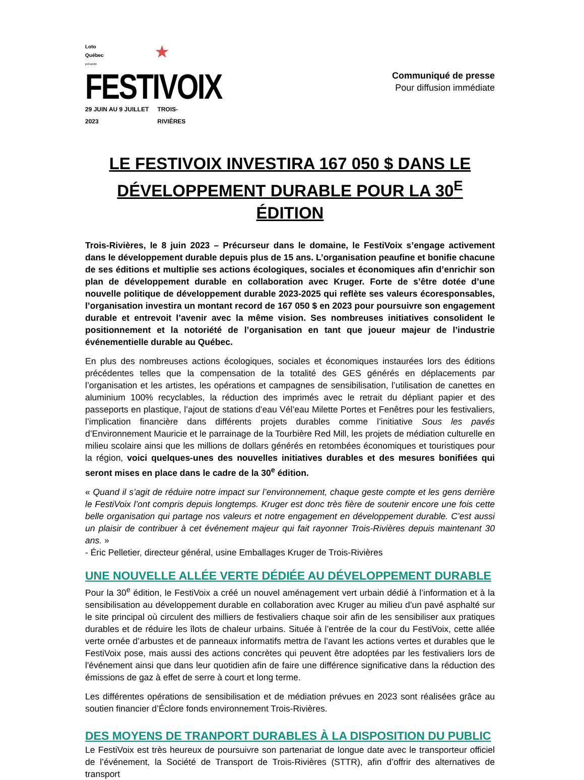Loto
Québec ★
présente
FESTIVOIX
29 JUIN AU 9 JUILLET 2023 TROIS-RIVIÈRES
Communiqué de presse
Pour diffusion immédiate
LE FESTIVOIX INVESTIRA 167 050 $ DANS LE DÉVELOPPEMENT DURABLE POUR LA 30<sup>E</sup> ÉDITION
Trois-Rivières, le 8 juin 2023 – Précurseur dans le domaine, le FestiVoix s’engage activement dans le développement durable depuis plus de 15 ans. L’organisation peaufine et bonifie chacune de ses éditions et multiplie ses actions écologiques, sociales et économiques afin d’enrichir son plan de développement durable en collaboration avec Kruger. Forte de s’être dotée d’une nouvelle politique de développement durable 2023-2025 qui reflète ses valeurs écoresponsables, l’organisation investira un montant record de 167 050 $ en 2023 pour poursuivre son engagement durable et entrevoit l’avenir avec la même vision. Ses nombreuses initiatives consolident le positionnement et la notoriété de l’organisation en tant que joueur majeur de l’industrie événementielle durable au Québec.
En plus des nombreuses actions écologiques, sociales et économiques instaurées lors des éditions précédentes telles que la compensation de la totalité des GES générés en déplacements par l’organisation et les artistes, les opérations et campagnes de sensibilisation, l’utilisation de canettes en aluminium 100% recyclables, la réduction des imprimés avec le retrait du dépliant papier et des passeports en plastique, l’ajout de stations d’eau Vél’eau Milette Portes et Fenêtres pour les festivaliers, l’implication financière dans différents projets durables comme l’initiative Sous les pavés d’Environnement Mauricie et le parrainage de la Tourbière Red Mill, les projets de médiation culturelle en milieu scolaire ainsi que les millions de dollars générés en retombées économiques et touristiques pour la région, voici quelques-unes des nouvelles initiatives durables et des mesures bonifiées qui seront mises en place dans le cadre de la 30<sup>e</sup> édition.
« Quand il s’agit de réduire notre impact sur l’environnement, chaque geste compte et les gens derrière le FestiVoix l’ont compris depuis longtemps. Kruger est donc très fière de soutenir encore une fois cette belle organisation qui partage nos valeurs et notre engagement en développement durable. C’est aussi un plaisir de contribuer à cet événement majeur qui fait rayonner Trois-Rivières depuis maintenant 30 ans. »
- Éric Pelletier, directeur général, usine Emballages Kruger de Trois-Rivières
UNE NOUVELLE ALLÉE VERTE DÉDIÉE AU DÉVELOPPEMENT DURABLE
Pour la 30<sup>e</sup> édition, le FestiVoix a créé un nouvel aménagement vert urbain dédié à l’information et à la sensibilisation au développement durable en collaboration avec Kruger au milieu d’un pavé asphalté sur le site principal où circulent des milliers de festivaliers chaque soir afin de les sensibiliser aux pratiques durables et de réduire les îlots de chaleur urbains. Située à l’entrée de la cour du FestiVoix, cette allée verte ornée d’arbustes et de panneaux informatifs mettra de l’avant les actions vertes et durables que le FestiVoix pose, mais aussi des actions concrètes qui peuvent être adoptées par les festivaliers lors de l'événement ainsi que dans leur quotidien afin de faire une différence significative dans la réduction des émissions de gaz à effet de serre à court et long terme.
Les différentes opérations de sensibilisation et de médiation prévues en 2023 sont réalisées grâce au soutien financier d’Éclore fonds environnement Trois-Rivières.
DES MOYENS DE TRANPORT DURABLES À LA DISPOSITION DU PUBLIC
Le FestiVoix est très heureux de poursuivre son partenariat de longue date avec le transporteur officiel de l’événement, la Société de Transport de Trois-Rivières (STTR), afin d’offrir des alternatives de transport